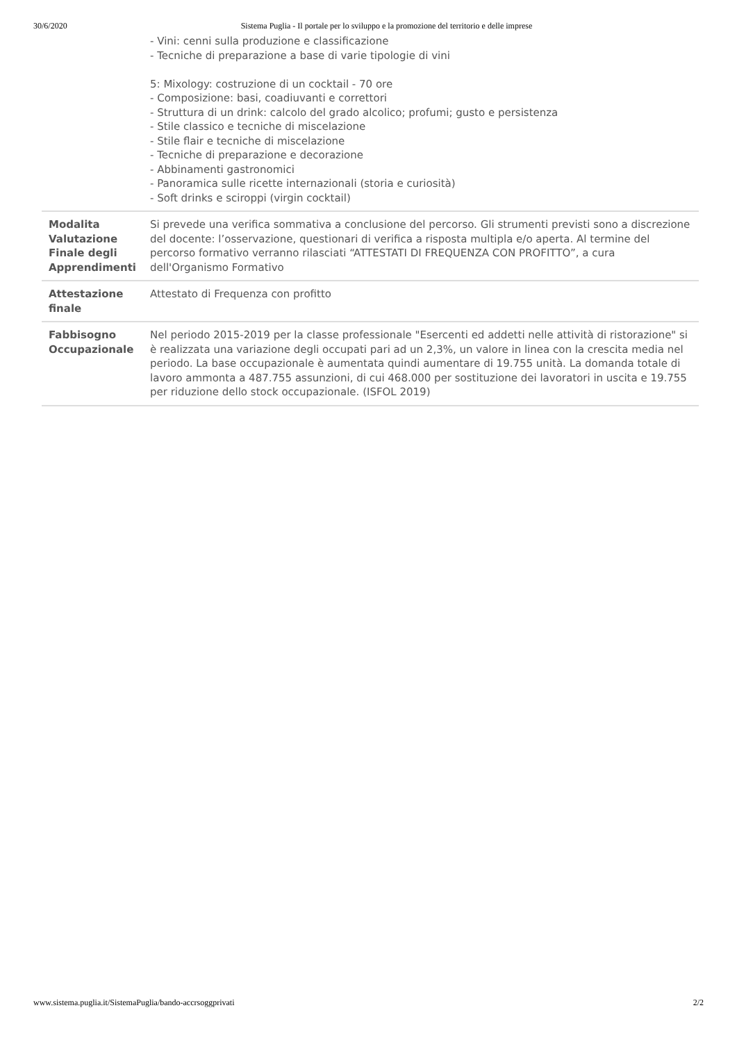30/6/2020 Sistema Puglia - Il portale per lo sviluppo e la promozione del territorio e delle imprese
| | - Vini: cenni sulla produzione e classificazione - Tecniche di preparazione a base di varie tipologie di vini 5: Mixology: costruzione di un cocktail - 70 ore - Composizione: basi, coadiuvanti e correttori - Struttura di un drink: calcolo del grado alcolico; profumi; gusto e persistenza - Stile classico e tecniche di miscelazione - Stile flair e tecniche di miscelazione - Tecniche di preparazione e decorazione - Abbinamenti gastronomici - Panoramica sulle ricette internazionali (storia e curiosità) - Soft drinks e sciroppi (virgin cocktail) |
| Modalita Valutazione Finale degli Apprendimenti | Si prevede una verifica sommativa a conclusione del percorso. Gli strumenti previsti sono a discrezione del docente: l’osservazione, questionari di verifica a risposta multipla e/o aperta. Al termine del percorso formativo verranno rilasciati “ATTESTATI DI FREQUENZA CON PROFITTO”, a cura dell'Organismo Formativo |
| Attestazione finale | Attestato di Frequenza con profitto |
| Fabbisogno Occupazionale | Nel periodo 2015-2019 per la classe professionale "Esercenti ed addetti nelle attività di ristorazione" si è realizzata una variazione degli occupati pari ad un 2,3%, un valore in linea con la crescita media nel periodo. La base occupazionale è aumentata quindi aumentare di 19.755 unità. La domanda totale di lavoro ammonta a 487.755 assunzioni, di cui 468.000 per sostituzione dei lavoratori in uscita e 19.755 per riduzione dello stock occupazionale. (ISFOL 2019) |
www.sistema.puglia.it/SistemaPuglia/bando-accrsoggprivati 2/2